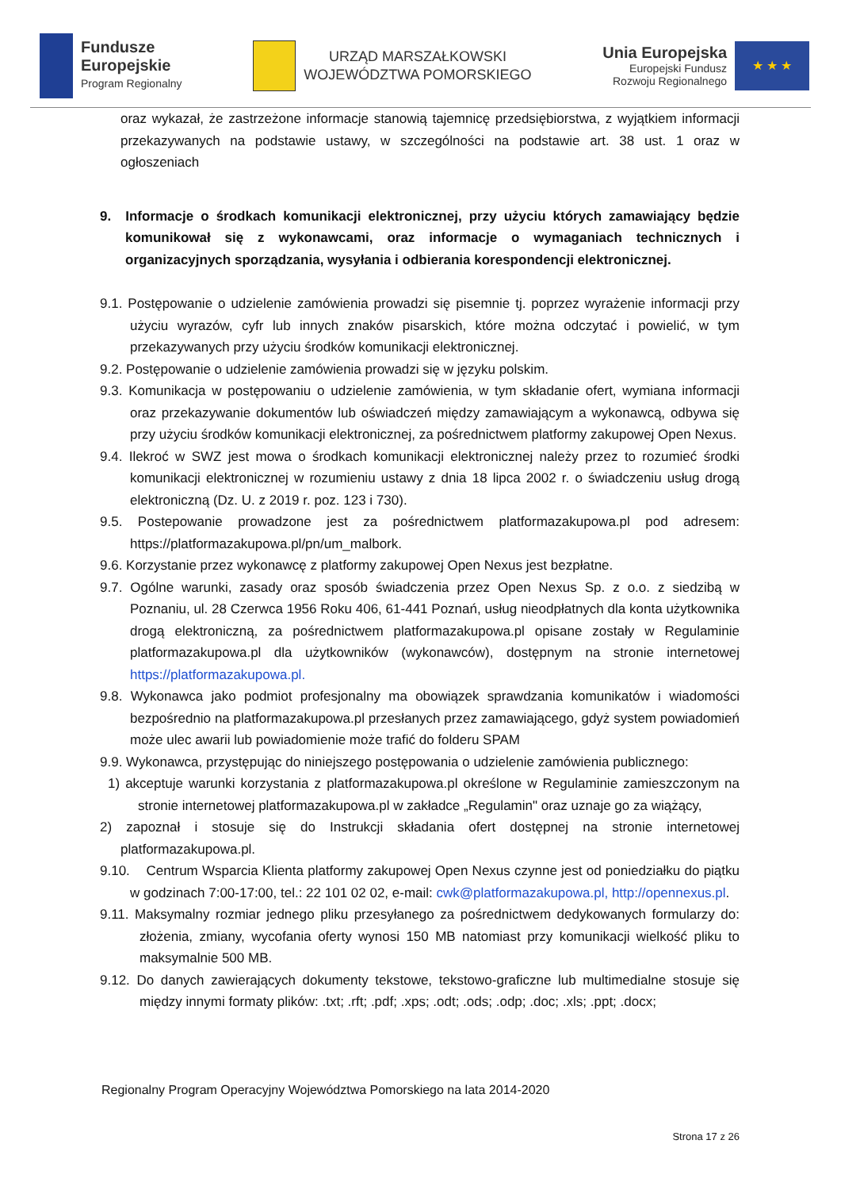Fundusze
Europejskie
Program Regionalny
URZĄD MARSZAŁKOWSKI
WOJEWÓDZTWA POMORSKIEGO
Unia Europejska
Europejski Fundusz
Rozwoju Regionalnego
★ ★ ★
oraz wykazał, że zastrzeżone informacje stanowią tajemnicę przedsiębiorstwa, z wyjątkiem informacji przekazywanych na podstawie ustawy, w szczególności na podstawie art. 38 ust. 1 oraz w ogłoszeniach
9. Informacje o środkach komunikacji elektronicznej, przy użyciu których zamawiający będzie komunikował się z wykonawcami, oraz informacje o wymaganiach technicznych i organizacyjnych sporządzania, wysyłania i odbierania korespondencji elektronicznej.
9.1. Postępowanie o udzielenie zamówienia prowadzi się pisemnie tj. poprzez wyrażenie informacji przy użyciu wyrazów, cyfr lub innych znaków pisarskich, które można odczytać i powielić, w tym przekazywanych przy użyciu środków komunikacji elektronicznej.
9.2. Postępowanie o udzielenie zamówienia prowadzi się w języku polskim.
9.3. Komunikacja w postępowaniu o udzielenie zamówienia, w tym składanie ofert, wymiana informacji oraz przekazywanie dokumentów lub oświadczeń między zamawiającym a wykonawcą, odbywa się przy użyciu środków komunikacji elektronicznej, za pośrednictwem platformy zakupowej Open Nexus.
9.4. Ilekroć w SWZ jest mowa o środkach komunikacji elektronicznej należy przez to rozumieć środki komunikacji elektronicznej w rozumieniu ustawy z dnia 18 lipca 2002 r. o świadczeniu usług drogą elektroniczną (Dz. U. z 2019 r. poz. 123 i 730).
9.5. Postepowanie prowadzone jest za pośrednictwem platformazakupowa.pl pod adresem: https://platformazakupowa.pl/pn/um_malbork.
9.6. Korzystanie przez wykonawcę z platformy zakupowej Open Nexus jest bezpłatne.
9.7. Ogólne warunki, zasady oraz sposób świadczenia przez Open Nexus Sp. z o.o. z siedzibą w Poznaniu, ul. 28 Czerwca 1956 Roku 406, 61-441 Poznań, usług nieodpłatnych dla konta użytkownika drogą elektroniczną, za pośrednictwem platformazakupowa.pl opisane zostały w Regulaminie platformazakupowa.pl dla użytkowników (wykonawców), dostępnym na stronie internetowej https://platformazakupowa.pl.
9.8. Wykonawca jako podmiot profesjonalny ma obowiązek sprawdzania komunikatów i wiadomości bezpośrednio na platformazakupowa.pl przesłanych przez zamawiającego, gdyż system powiadomień może ulec awarii lub powiadomienie może trafić do folderu SPAM
9.9. Wykonawca, przystępując do niniejszego postępowania o udzielenie zamówienia publicznego:
1) akceptuje warunki korzystania z platformazakupowa.pl określone w Regulaminie zamieszczonym na stronie internetowej platformazakupowa.pl w zakładce „Regulamin" oraz uznaje go za wiążący,
2) zapoznał i stosuje się do Instrukcji składania ofert dostępnej na stronie internetowej platformazakupowa.pl.
9.10. Centrum Wsparcia Klienta platformy zakupowej Open Nexus czynne jest od poniedziałku do piątku w godzinach 7:00-17:00, tel.: 22 101 02 02, e-mail: cwk@platformazakupowa.pl, http://opennexus.pl.
9.11. Maksymalny rozmiar jednego pliku przesyłanego za pośrednictwem dedykowanych formularzy do: złożenia, zmiany, wycofania oferty wynosi 150 MB natomiast przy komunikacji wielkość pliku to maksymalnie 500 MB.
9.12. Do danych zawierających dokumenty tekstowe, tekstowo-graficzne lub multimedialne stosuje się między innymi formaty plików: .txt; .rft; .pdf; .xps; .odt; .ods; .odp; .doc; .xls; .ppt; .docx;
Regionalny Program Operacyjny Województwa Pomorskiego na lata 2014-2020
Strona 17 z 26